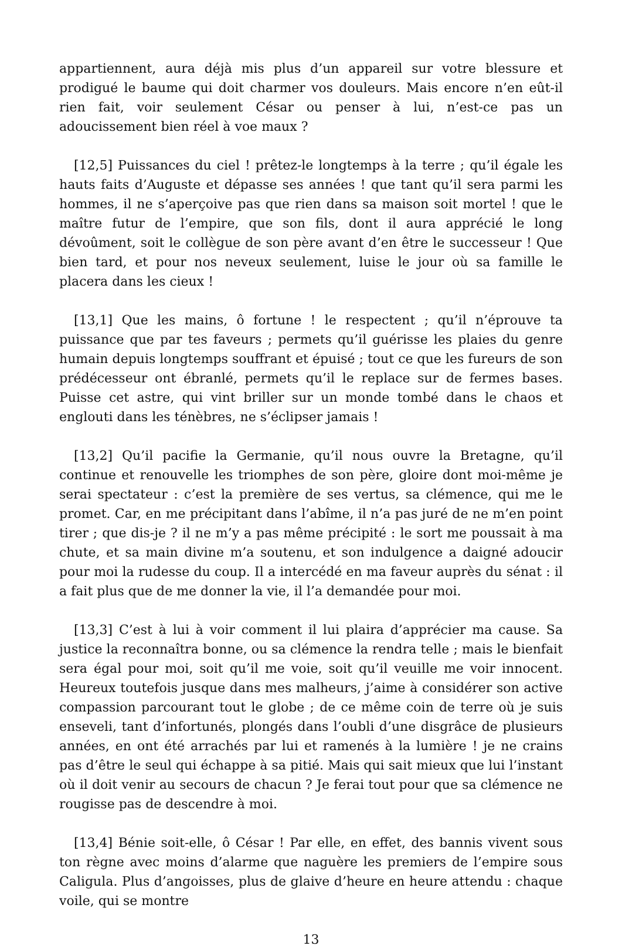appartiennent, aura déjà mis plus d’un appareil sur votre blessure et prodigué le baume qui doit charmer vos douleurs. Mais encore n’en eût-il rien fait, voir seulement César ou penser à lui, n’est-ce pas un adoucissement bien réel à voe maux ?
[12,5] Puissances du ciel ! prêtez-le longtemps à la terre ; qu’il égale les hauts faits d’Auguste et dépasse ses années ! que tant qu’il sera parmi les hommes, il ne s’aperçoive pas que rien dans sa maison soit mortel ! que le maître futur de l’empire, que son fils, dont il aura apprécié le long dévoûment, soit le collègue de son père avant d’en être le successeur ! Que bien tard, et pour nos neveux seulement, luise le jour où sa famille le placera dans les cieux !
[13,1] Que les mains, ô fortune ! le respectent ; qu’il n’éprouve ta puissance que par tes faveurs ; permets qu’il guérisse les plaies du genre humain depuis longtemps souffrant et épuisé ; tout ce que les fureurs de son prédécesseur ont ébranlé, permets qu’il le replace sur de fermes bases. Puisse cet astre, qui vint briller sur un monde tombé dans le chaos et englouti dans les ténèbres, ne s’éclipser jamais !
[13,2] Qu’il pacifie la Germanie, qu’il nous ouvre la Bretagne, qu’il continue et renouvelle les triomphes de son père, gloire dont moi-même je serai spectateur : c’est la première de ses vertus, sa clémence, qui me le promet. Car, en me précipitant dans l’abîme, il n’a pas juré de ne m’en point tirer ; que dis-je ? il ne m’y a pas même précipité : le sort me poussait à ma chute, et sa main divine m’a soutenu, et son indulgence a daigné adoucir pour moi la rudesse du coup. Il a intercédé en ma faveur auprès du sénat : il a fait plus que de me donner la vie, il l’a demandée pour moi.
[13,3] C’est à lui à voir comment il lui plaira d’apprécier ma cause. Sa justice la reconnaîtra bonne, ou sa clémence la rendra telle ; mais le bienfait sera égal pour moi, soit qu’il me voie, soit qu’il veuille me voir innocent. Heureux toutefois jusque dans mes malheurs, j’aime à considérer son active compassion parcourant tout le globe ; de ce même coin de terre où je suis enseveli, tant d’infortunés, plongés dans l’oubli d’une disgrâce de plusieurs années, en ont été arrachés par lui et ramenés à la lumière ! je ne crains pas d’être le seul qui échappe à sa pitié. Mais qui sait mieux que lui l’instant où il doit venir au secours de chacun ? Je ferai tout pour que sa clémence ne rougisse pas de descendre à moi.
[13,4] Bénie soit-elle, ô César ! Par elle, en effet, des bannis vivent sous ton règne avec moins d’alarme que naguère les premiers de l’empire sous Caligula. Plus d’angoisses, plus de glaive d’heure en heure attendu : chaque voile, qui se montre
13